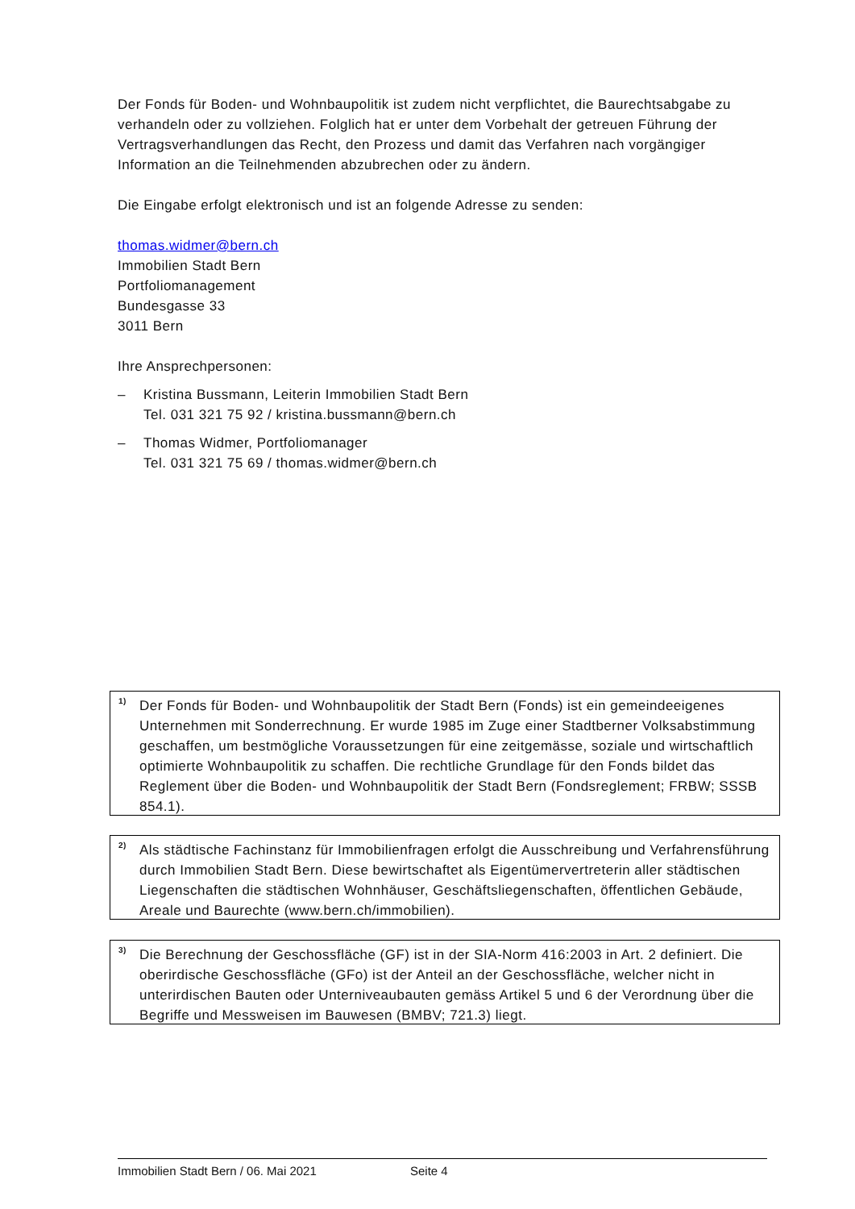Der Fonds für Boden- und Wohnbaupolitik ist zudem nicht verpflichtet, die Baurechtsabgabe zu verhandeln oder zu vollziehen. Folglich hat er unter dem Vorbehalt der getreuen Führung der Vertragsverhandlungen das Recht, den Prozess und damit das Verfahren nach vorgängiger Information an die Teilnehmenden abzubrechen oder zu ändern.
Die Eingabe erfolgt elektronisch und ist an folgende Adresse zu senden:
thomas.widmer@bern.ch
Immobilien Stadt Bern
Portfoliomanagement
Bundesgasse 33
3011 Bern
Ihre Ansprechpersonen:
– Kristina Bussmann, Leiterin Immobilien Stadt Bern
Tel. 031 321 75 92 / kristina.bussmann@bern.ch
– Thomas Widmer, Portfoliomanager
Tel. 031 321 75 69 / thomas.widmer@bern.ch
<sup>1)</sup>
Der Fonds für Boden- und Wohnbaupolitik der Stadt Bern (Fonds) ist ein gemeindeeigenes Unternehmen mit Sonderrechnung. Er wurde 1985 im Zuge einer Stadtberner Volksabstimmung geschaffen, um bestmögliche Voraussetzungen für eine zeitgemässe, soziale und wirtschaftlich optimierte Wohnbaupolitik zu schaffen. Die rechtliche Grundlage für den Fonds bildet das Reglement über die Boden- und Wohnbaupolitik der Stadt Bern (Fondsreglement; FRBW; SSSB 854.1).
<sup>2)</sup>
Als städtische Fachinstanz für Immobilienfragen erfolgt die Ausschreibung und Verfahrensführung durch Immobilien Stadt Bern. Diese bewirtschaftet als Eigentümervertreterin aller städtischen Liegenschaften die städtischen Wohnhäuser, Geschäftsliegenschaften, öffentlichen Gebäude, Areale und Baurechte (www.bern.ch/immobilien).
<sup>3)</sup>
Die Berechnung der Geschossfläche (GF) ist in der SIA-Norm 416:2003 in Art. 2 definiert. Die oberirdische Geschossfläche (GFo) ist der Anteil an der Geschossfläche, welcher nicht in unterirdischen Bauten oder Unterniveaubauten gemäss Artikel 5 und 6 der Verordnung über die Begriffe und Messweisen im Bauwesen (BMBV; 721.3) liegt.
Immobilien Stadt Bern / 06. Mai 2021 Seite 4